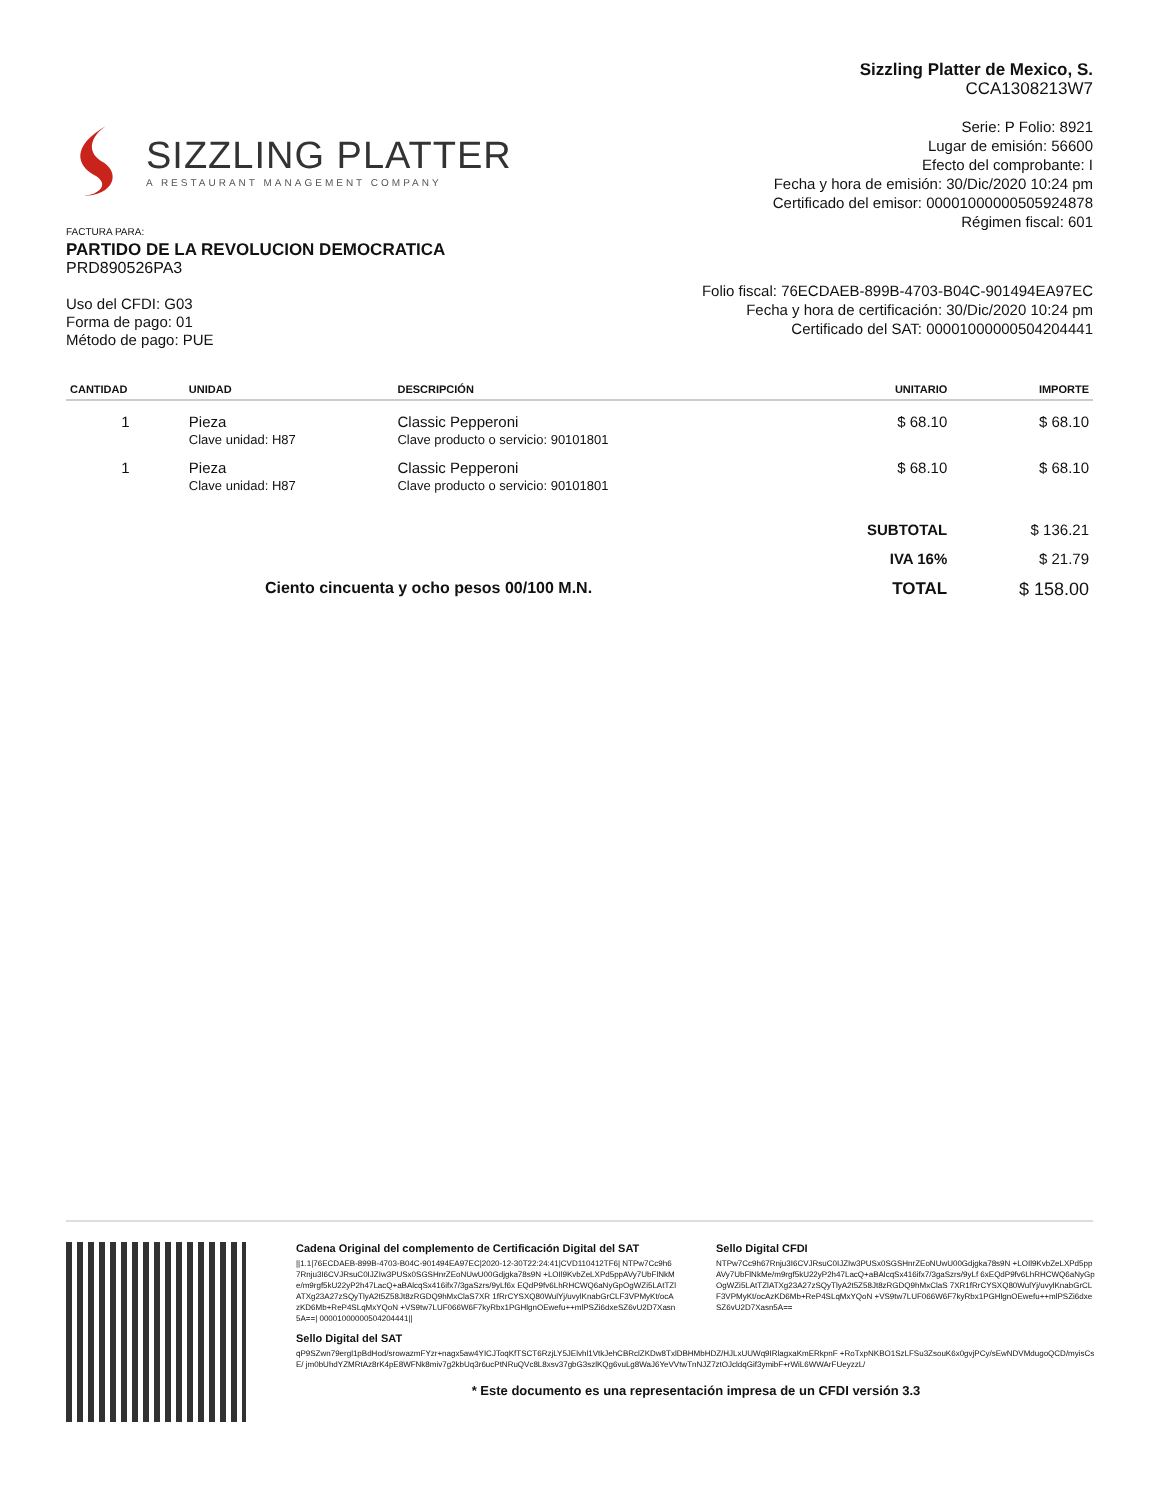SIZZLING PLATTER
A RESTAURANT MANAGEMENT COMPANY
Sizzling Platter de Mexico, S.
CCA1308213W7
Serie: P Folio: 8921
Lugar de emisión: 56600
Efecto del comprobante: I
Fecha y hora de emisión: 30/Dic/2020 10:24 pm
Certificado del emisor: 00001000000505924878
Régimen fiscal: 601
FACTURA PARA:
PARTIDO DE LA REVOLUCION DEMOCRATICA
PRD890526PA3
Uso del CFDI: G03
Forma de pago: 01
Método de pago: PUE
Folio fiscal: 76ECDAEB-899B-4703-B04C-901494EA97EC
Fecha y hora de certificación: 30/Dic/2020 10:24 pm
Certificado del SAT: 00001000000504204441
| CANTIDAD | UNIDAD | DESCRIPCIÓN | UNITARIO | IMPORTE |
| --- | --- | --- | --- | --- |
| 1 | Pieza Clave unidad: H87 | Classic Pepperoni Clave producto o servicio: 90101801 | $ 68.10 | $ 68.10 |
| 1 | Pieza Clave unidad: H87 | Classic Pepperoni Clave producto o servicio: 90101801 | $ 68.10 | $ 68.10 |
| | | | SUBTOTAL | $ 136.21 |
| | | | IVA 16% | $ 21.79 |
| Ciento cincuenta y ocho pesos 00/100 M.N. | | | TOTAL | $ 158.00 |
Cadena Original del complemento de Certificación Digital del SAT
||1.1|76ECDAEB-899B-4703-B04C-901494EA97EC|2020-12-30T22:24:41|CVD110412TF6| NTPw7Cc9h67Rnju3I6CVJRsuC0IJZIw3PUSx0SGSHnrZEoNUwU00Gdjgka78s9N +LOIl9KvbZeLXPd5ppAVy7UbFlNkMe/m9rgf5kU22yP2h47LacQ+aBAlcqSx416ifx7/3gaSzrs/9yLf6x EQdP9fv6LhRHCWQ6aNyGpOgWZi5LAtTZlATXg23A27zSQyTlyA2t5Z58Jt8zRGDQ9hMxClaS7XR 1fRrCYSXQ80WulYj/uvylKnabGrCLF3VPMyKt/ocAzKD6Mb+ReP4SLqMxYQoN +VS9tw7LUF066W6F7kyRbx1PGHlgnOEwefu++mlPSZi6dxeSZ6vU2D7Xasn5A==| 00001000000504204441||
Sello Digital CFDI
NTPw7Cc9h67Rnju3I6CVJRsuC0IJZIw3PUSx0SGSHnrZEoNUwU00Gdjgka78s9N +LOIl9KvbZeLXPd5ppAVy7UbFlNkMe/m9rgf5kU22yP2h47LacQ+aBAlcqSx416ifx7/3gaSzrs/9yLf 6xEQdP9fv6LhRHCWQ6aNyGpOgWZi5LAtTZlATXg23A27zSQyTlyA2t5Z58Jt8zRGDQ9hMxClaS 7XR1fRrCYSXQ80WulYj/uvylKnabGrCLF3VPMyKt/ocAzKD6Mb+ReP4SLqMxYQoN +VS9tw7LUF066W6F7kyRbx1PGHlgnOEwefu++mlPSZi6dxeSZ6vU2D7Xasn5A==
Sello Digital del SAT
qP9SZwn79ergl1pBdHod/srowazmFYzr+nagx5aw4YICJToqKfTSCT6RzjLY5JElvhl1VtkJehCBRclZKDw8TxlDBHMbHDZ/HJLxUUWq9IRlagxaKmERkpnF +RoTxpNKBO1SzLFSu3ZsouK6x0gvjPCy/sEwNDVMdugoQCD/myisCsE/ jm0bUhdYZMRtAz8rK4pE8WFNk8miv7g2kbUq3r6ucPtNRuQVc8L8xsv37gbG3szlKQg6vuLg8WaJ6YeVVtwTnNJZ7ztOJcldqGif3ymibF+rWiL6WWArFUeyzzL/
* Este documento es una representación impresa de un CFDI versión 3.3